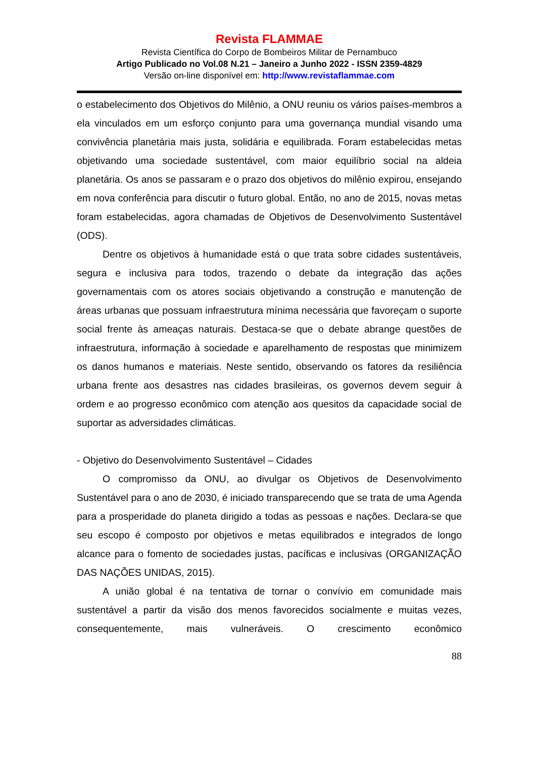Revista FLAMMAE
Revista Científica do Corpo de Bombeiros Militar de Pernambuco
Artigo Publicado no Vol.08 N.21 – Janeiro a Junho 2022 - ISSN 2359-4829
Versão on-line disponível em: http://www.revistaflammae.com
o estabelecimento dos Objetivos do Milênio, a ONU reuniu os vários países-membros a ela vinculados em um esforço conjunto para uma governança mundial visando uma convivência planetária mais justa, solidária e equilibrada. Foram estabelecidas metas objetivando uma sociedade sustentável, com maior equilíbrio social na aldeia planetária. Os anos se passaram e o prazo dos objetivos do milênio expirou, ensejando em nova conferência para discutir o futuro global. Então, no ano de 2015, novas metas foram estabelecidas, agora chamadas de Objetivos de Desenvolvimento Sustentável (ODS).
Dentre os objetivos à humanidade está o que trata sobre cidades sustentáveis, segura e inclusiva para todos, trazendo o debate da integração das ações governamentais com os atores sociais objetivando a construção e manutenção de áreas urbanas que possuam infraestrutura mínima necessária que favoreçam o suporte social frente às ameaças naturais. Destaca-se que o debate abrange questões de infraestrutura, informação à sociedade e aparelhamento de respostas que minimizem os danos humanos e materiais. Neste sentido, observando os fatores da resiliência urbana frente aos desastres nas cidades brasileiras, os governos devem seguir à ordem e ao progresso econômico com atenção aos quesitos da capacidade social de suportar as adversidades climáticas.
- Objetivo do Desenvolvimento Sustentável – Cidades
O compromisso da ONU, ao divulgar os Objetivos de Desenvolvimento Sustentável para o ano de 2030, é iniciado transparecendo que se trata de uma Agenda para a prosperidade do planeta dirigido a todas as pessoas e nações. Declara-se que seu escopo é composto por objetivos e metas equilibrados e integrados de longo alcance para o fomento de sociedades justas, pacíficas e inclusivas (ORGANIZAÇÃO DAS NAÇÕES UNIDAS, 2015).
A união global é na tentativa de tornar o convívio em comunidade mais sustentável a partir da visão dos menos favorecidos socialmente e muitas vezes, consequentemente, mais vulneráveis. O crescimento econômico
88